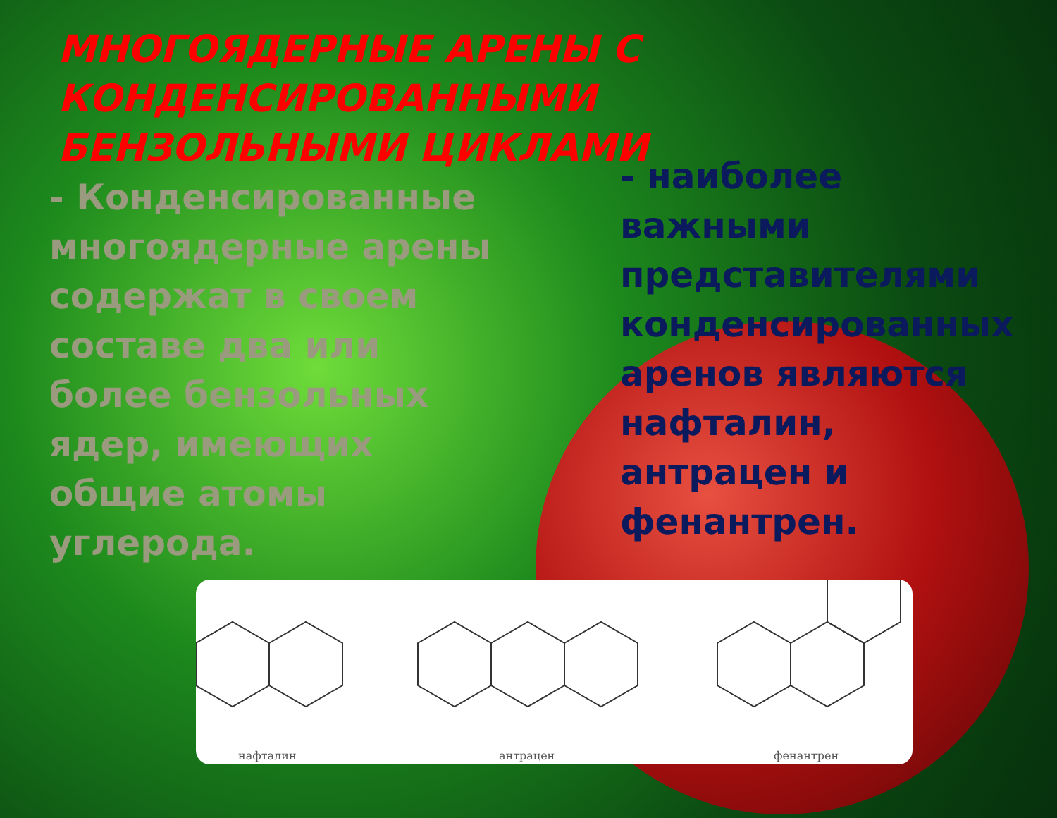МНОГОЯДЕРНЫЕ АРЕНЫ С КОНДЕНСИРОВАННЫМИ БЕНЗОЛЬНЫМИ ЦИКЛАМИ
- Конденсированные многоядерные арены содержат в своем составе два или более бензольных ядер, имеющих общие атомы углерода.
- наиболее важными представителями конденсированных аренов являются нафталин, антрацен и фенантрен.
нафталин антрацен фенантрен